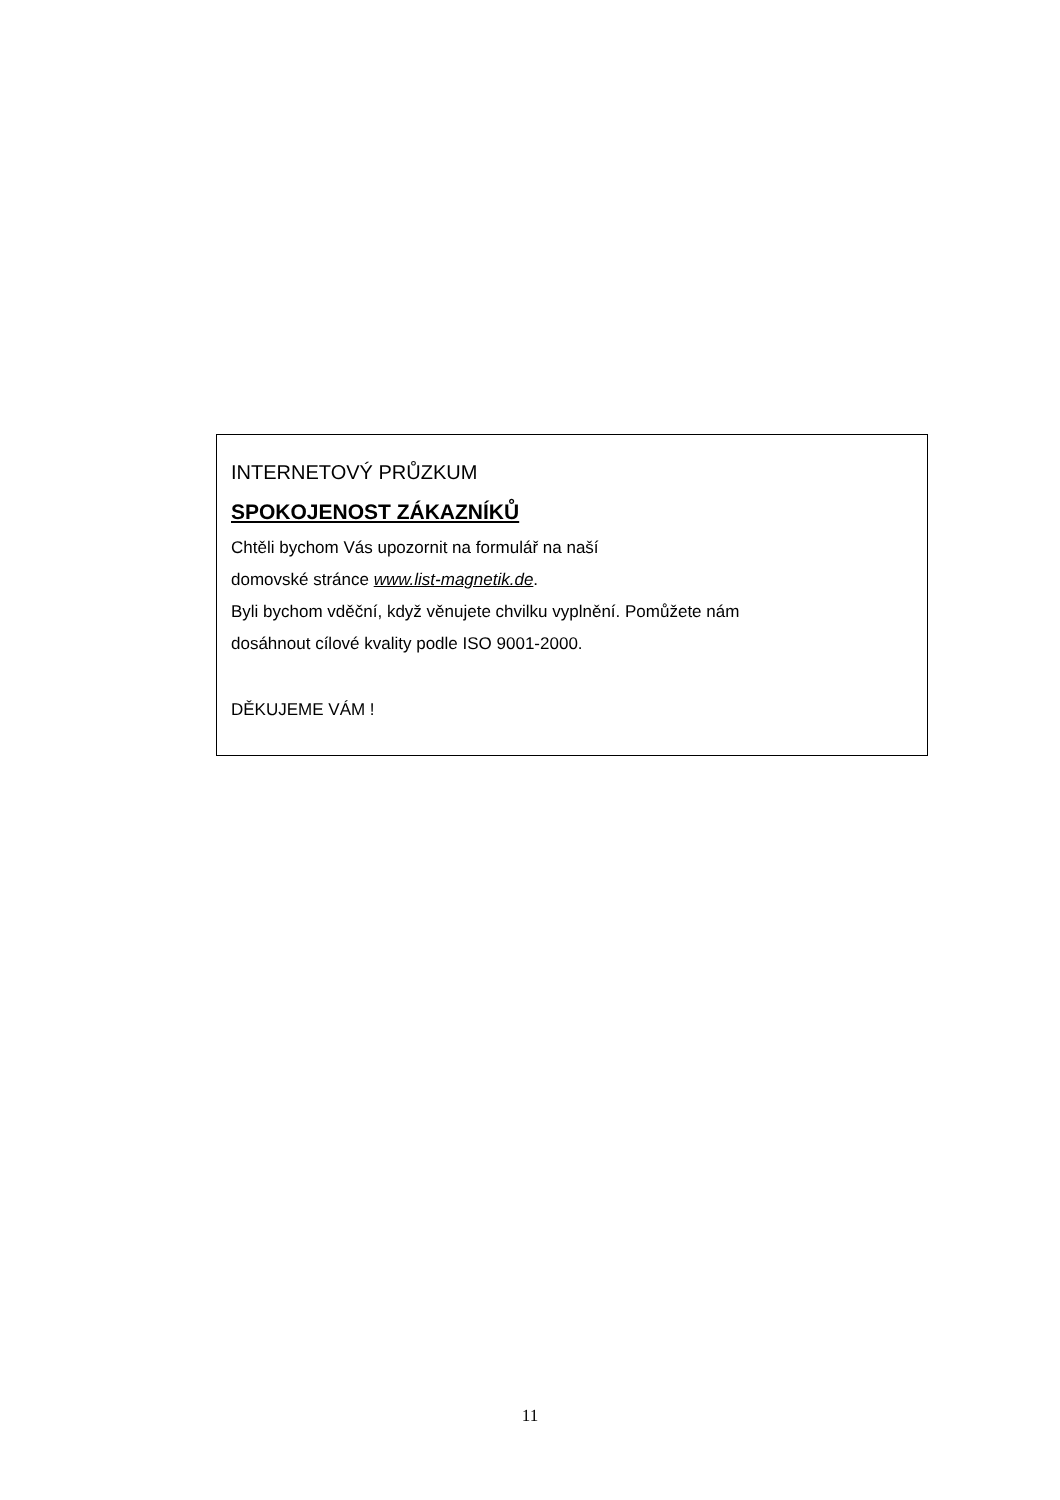INTERNETOVÝ PRŮZKUM
SPOKOJENOST ZÁKAZNÍKŮ
Chtěli bychom Vás upozornit na formulář na naší
domovské stránce www.list-magnetik.de.
Byli bychom vděční, když věnujete chvilku vyplnění. Pomůžete nám
dosáhnout cílové kvality podle ISO 9001-2000.
DĚKUJEME VÁM !
11